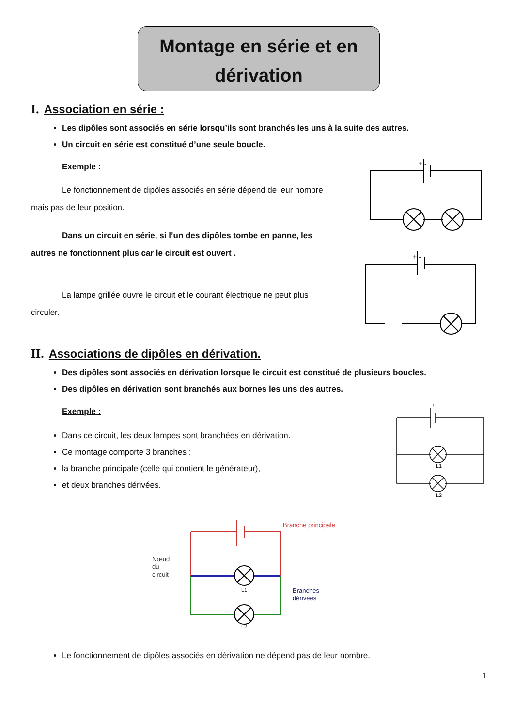Montage en série et en
dérivation
I. Association en série :
Les dipôles sont associés en série lorsqu’ils sont branchés les uns à la suite des autres.
Un circuit en série est constitué d’une seule boucle.
Exemple :
Le fonctionnement de dipôles associés en série dépend de leur nombre mais pas de leur position.
Dans un circuit en série, si l’un des dipôles tombe en panne, les autres ne fonctionnent plus car le circuit est ouvert .
La lampe grillée ouvre le circuit et le courant électrique ne peut plus circuler.
+ -
+ -
II. Associations de dipôles en dérivation.
Des dipôles sont associés en dérivation lorsque le circuit est constitué de plusieurs boucles.
Des dipôles en dérivation sont branchés aux bornes les uns des autres.
Exemple :
Dans ce circuit, les deux lampes sont branchées en dérivation.
Ce montage comporte 3 branches :
la branche principale (celle qui contient le générateur),
et deux branches dérivées.
L1
L2
+
Branche principale
Nœud
du
circuit
Branches
dérivées
L1
L2
Le fonctionnement de dipôles associés en dérivation ne dépend pas de leur nombre.
1